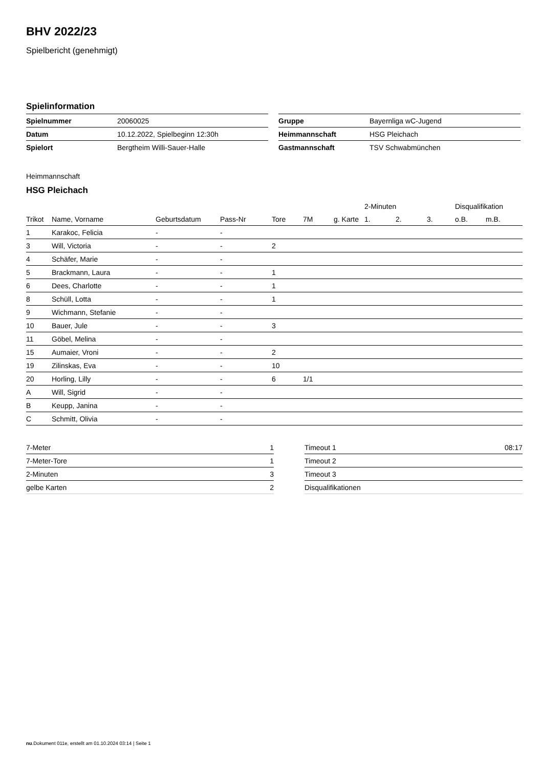BHV 2022/23
Spielbericht (genehmigt)
Spielinformation
| Spielnummer | 20060025 |
| Datum | 10.12.2022, Spielbeginn 12:30h |
| Spielort | Bergtheim Willi-Sauer-Halle |
| Gruppe | Bayernliga wC-Jugend |
| Heimmannschaft | HSG Pleichach |
| Gastmannschaft | TSV Schwabmünchen |
Heimmannschaft
HSG Pleichach
| | | | | | | | 2-Minuten | | | Disqualifikation | |
| --- | --- | --- | --- | --- | --- | --- | --- | --- | --- | --- | --- |
| Trikot | Name, Vorname | Geburtsdatum | Pass-Nr | Tore | 7M | g. Karte | 1. | 2. | 3. | o.B. | m.B. |
| 1 | Karakoc, Felicia | - | - | | | | | | | | |
| 3 | Will, Victoria | - | - | 2 | | | | | | | |
| 4 | Schäfer, Marie | - | - | | | | | | | | |
| 5 | Brackmann, Laura | - | - | 1 | | | | | | | |
| 6 | Dees, Charlotte | - | - | 1 | | | | | | | |
| 8 | Schüll, Lotta | - | - | 1 | | | | | | | |
| 9 | Wichmann, Stefanie | - | - | | | | | | | | |
| 10 | Bauer, Jule | - | - | 3 | | | | | | | |
| 11 | Göbel, Melina | - | - | | | | | | | | |
| 15 | Aumaier, Vroni | - | - | 2 | | | | | | | |
| 19 | Zilinskas, Eva | - | - | 10 | | | | | | | |
| 20 | Horling, Lilly | - | - | 6 | 1/1 | | | | | | |
| A | Will, Sigrid | - | - | | | | | | | | |
| B | Keupp, Janina | - | - | | | | | | | | |
| C | Schmitt, Olivia | - | - | | | | | | | | |
| 7-Meter | 1 |
| 7-Meter-Tore | 1 |
| 2-Minuten | 3 |
| gelbe Karten | 2 |
| Timeout 1 | 08:17 |
| Timeout 2 | |
| Timeout 3 | |
| Disqualifikationen | |
nu.Dokument 011e, erstellt am 01.10.2024 03:14 | Seite 1